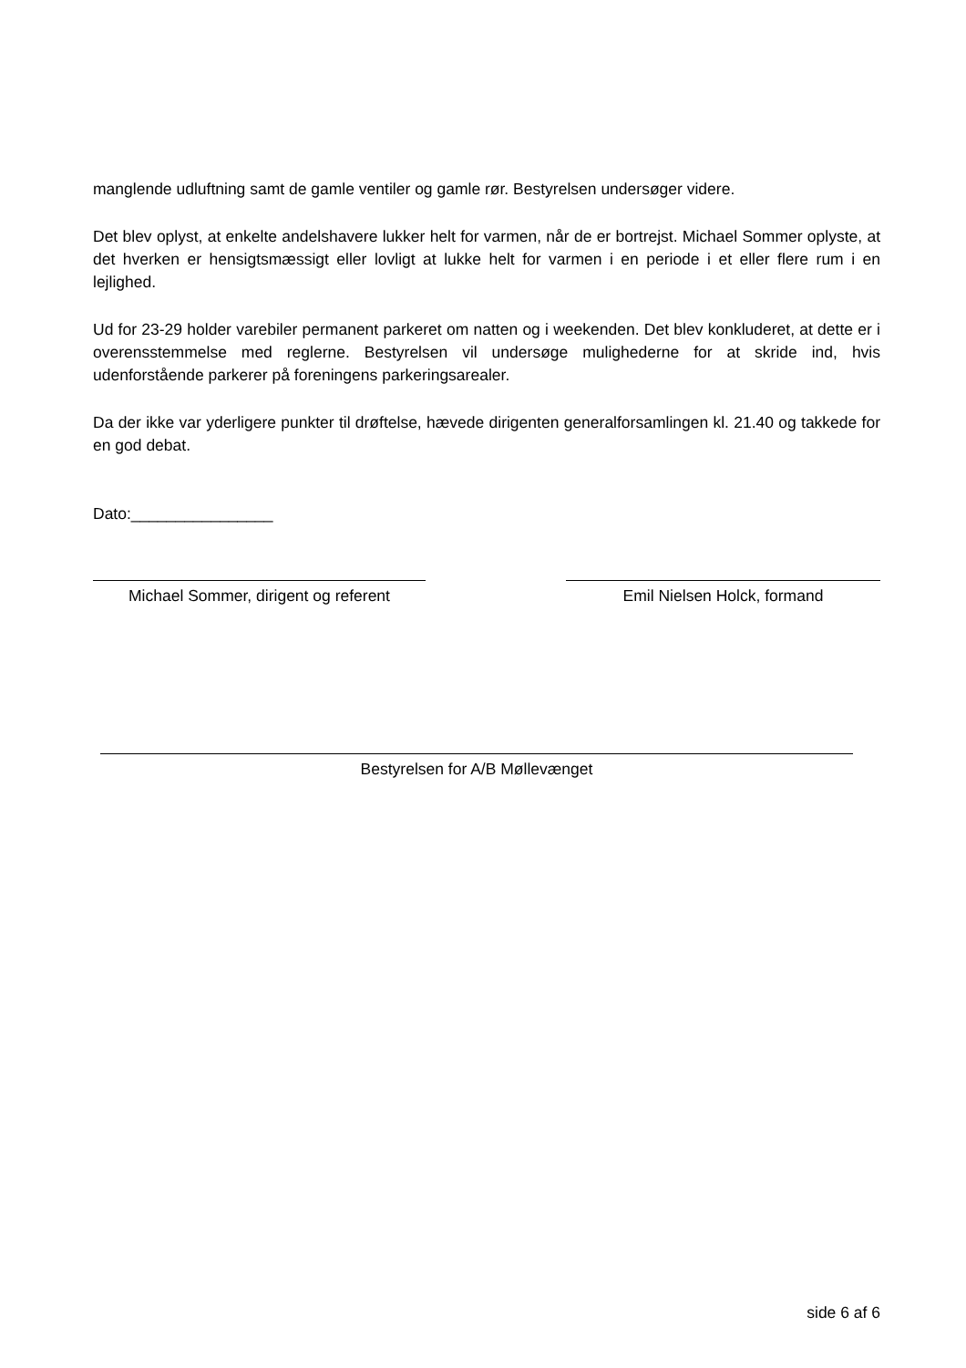manglende udluftning samt de gamle ventiler og gamle rør. Bestyrelsen undersøger videre.
Det blev oplyst, at enkelte andelshavere lukker helt for varmen, når de er bortrejst. Michael Sommer oplyste, at det hverken er hensigtsmæssigt eller lovligt at lukke helt for varmen i en periode i et eller flere rum i en lejlighed.
Ud for 23-29 holder varebiler permanent parkeret om natten og i weekenden. Det blev konkluderet, at dette er i overensstemmelse med reglerne. Bestyrelsen vil undersøge mulighederne for at skride ind, hvis udenforstående parkerer på foreningens parkeringsarealer.
Da der ikke var yderligere punkter til drøftelse, hævede dirigenten generalforsamlingen kl. 21.40 og takkede for en god debat.
Dato:________________
Michael Sommer, dirigent og referent
Emil Nielsen Holck, formand
Bestyrelsen for A/B Møllevænget
side 6 af 6